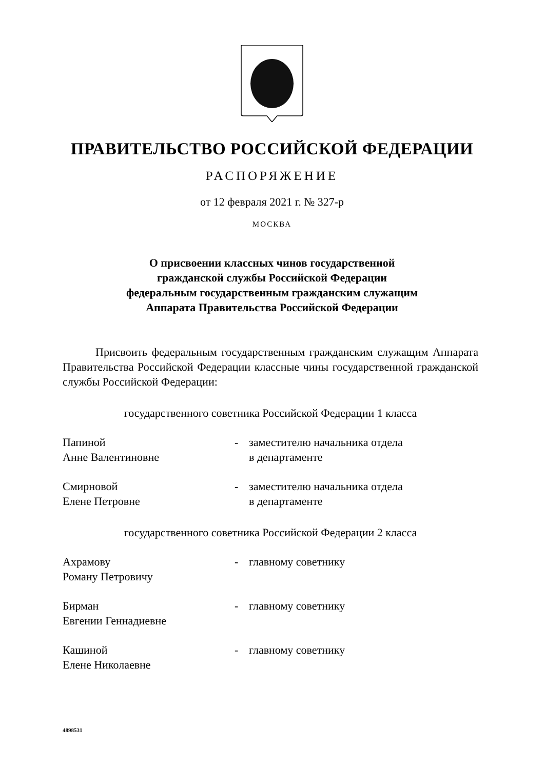ПРАВИТЕЛЬСТВО РОССИЙСКОЙ ФЕДЕРАЦИИ
РАСПОРЯЖЕНИЕ
от 12 февраля 2021 г. № 327-р
МОСКВА
О присвоении классных чинов государственной
гражданской службы Российской Федерации
федеральным государственным гражданским служащим
Аппарата Правительства Российской Федерации
Присвоить федеральным государственным гражданским служащим Аппарата Правительства Российской Федерации классные чины государственной гражданской службы Российской Федерации:
государственного советника Российской Федерации 1 класса
Папиной
Анне Валентиновне
- заместителю начальника отдела
в департаменте
Смирновой
Елене Петровне
- заместителю начальника отдела
в департаменте
государственного советника Российской Федерации 2 класса
Ахрамову
Роману Петровичу
- главному советнику
Бирман
Евгении Геннадиевне
- главному советнику
Кашиной
Елене Николаевне
- главному советнику
4898531